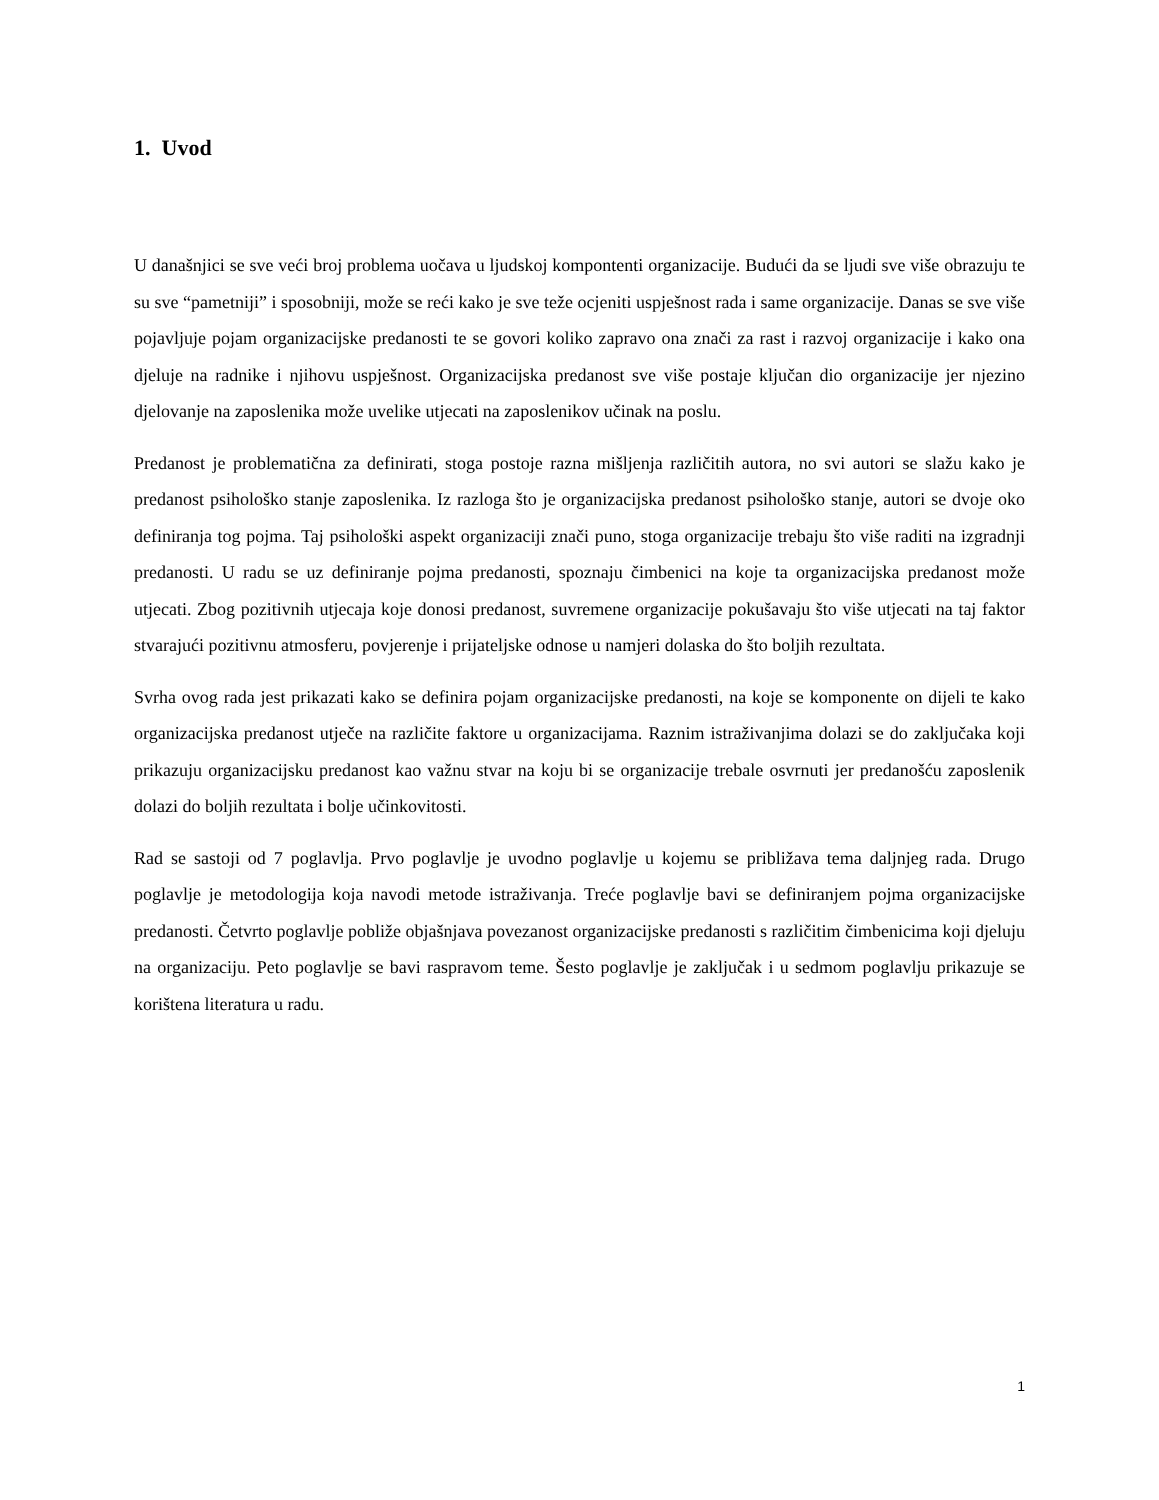1. Uvod
U današnjici se sve veći broj problema uočava u ljudskoj kompontenti organizacije. Budući da se ljudi sve više obrazuju te su sve “pametniji” i sposobniji, može se reći kako je sve teže ocjeniti uspješnost rada i same organizacije. Danas se sve više pojavljuje pojam organizacijske predanosti te se govori koliko zapravo ona znači za rast i razvoj organizacije i kako ona djeluje na radnike i njihovu uspješnost. Organizacijska predanost sve više postaje ključan dio organizacije jer njezino djelovanje na zaposlenika može uvelike utjecati na zaposlenikov učinak na poslu.
Predanost je problematična za definirati, stoga postoje razna mišljenja različitih autora, no svi autori se slažu kako je predanost psihološko stanje zaposlenika. Iz razloga što je organizacijska predanost psihološko stanje, autori se dvoje oko definiranja tog pojma. Taj psihološki aspekt organizaciji znači puno, stoga organizacije trebaju što više raditi na izgradnji predanosti. U radu se uz definiranje pojma predanosti, spoznaju čimbenici na koje ta organizacijska predanost može utjecati. Zbog pozitivnih utjecaja koje donosi predanost, suvremene organizacije pokušavaju što više utjecati na taj faktor stvarajući pozitivnu atmosferu, povjerenje i prijateljske odnose u namjeri dolaska do što boljih rezultata.
Svrha ovog rada jest prikazati kako se definira pojam organizacijske predanosti, na koje se komponente on dijeli te kako organizacijska predanost utječe na različite faktore u organizacijama. Raznim istraživanjima dolazi se do zaključaka koji prikazuju organizacijsku predanost kao važnu stvar na koju bi se organizacije trebale osvrnuti jer predanošću zaposlenik dolazi do boljih rezultata i bolje učinkovitosti.
Rad se sastoji od 7 poglavlja. Prvo poglavlje je uvodno poglavlje u kojemu se približava tema daljnjeg rada. Drugo poglavlje je metodologija koja navodi metode istraživanja. Treće poglavlje bavi se definiranjem pojma organizacijske predanosti. Četvrto poglavlje pobliže objašnjava povezanost organizacijske predanosti s različitim čimbenicima koji djeluju na organizaciju. Peto poglavlje se bavi raspravom teme. Šesto poglavlje je zaključak i u sedmom poglavlju prikazuje se korištena literatura u radu.
1